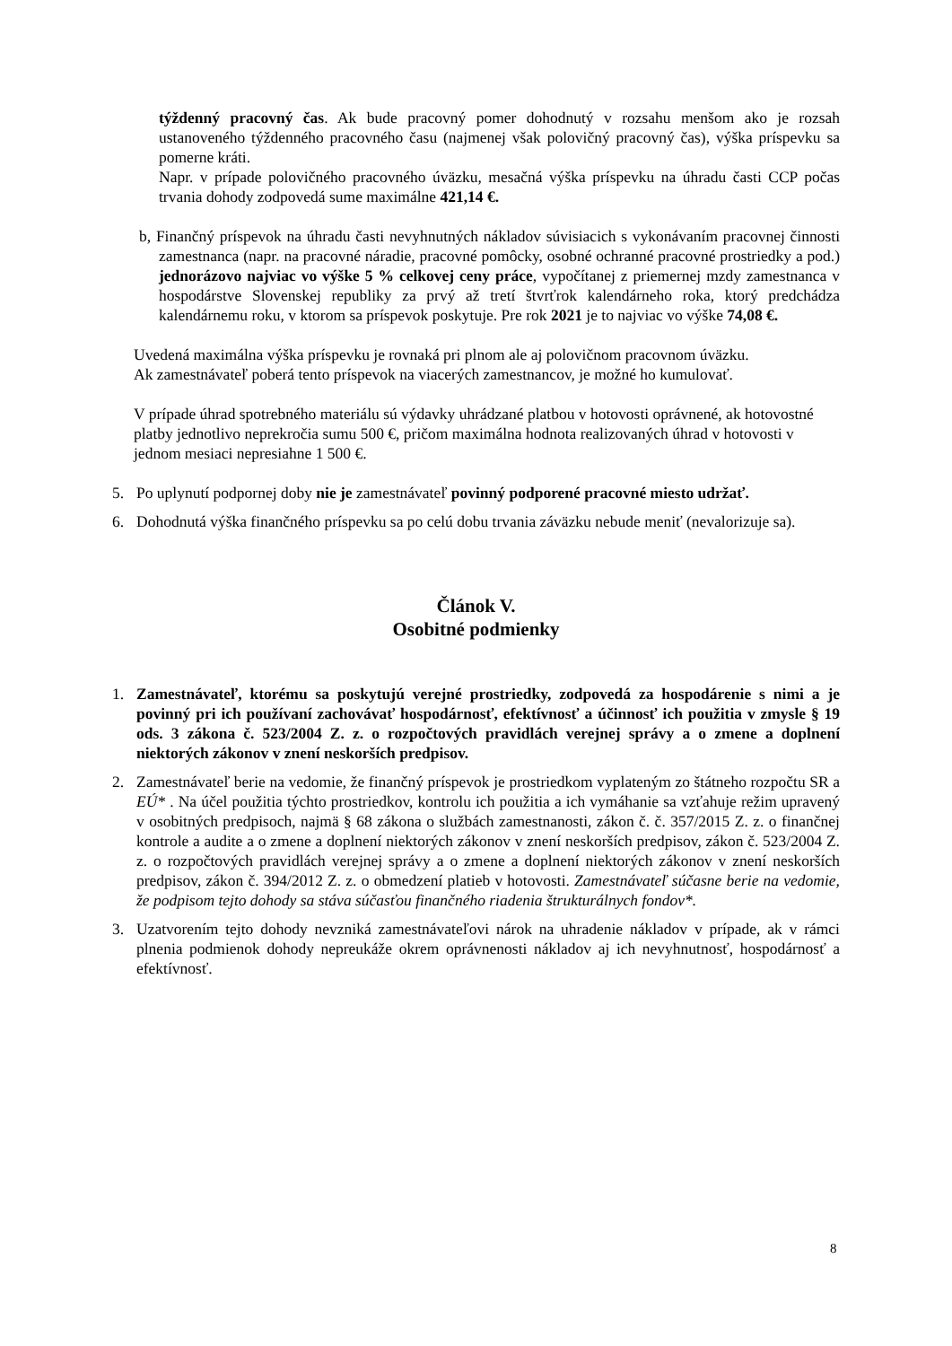týždenný pracovný čas. Ak bude pracovný pomer dohodnutý v rozsahu menšom ako je rozsah ustanoveného týždenného pracovného času (najmenej však polovičný pracovný čas), výška príspevku sa pomerne kráti.
Napr. v prípade polovičného pracovného úväzku, mesačná výška príspevku na úhradu časti CCP počas trvania dohody zodpovedá sume maximálne 421,14 €.
b, Finančný príspevok na úhradu časti nevyhnutných nákladov súvisiacich s vykonávaním pracovnej činnosti zamestnanca (napr. na pracovné náradie, pracovné pomôcky, osobné ochranné pracovné prostriedky a pod.) jednorázovo najviac vo výške 5 % celkovej ceny práce, vypočítanej z priemernej mzdy zamestnanca v hospodárstve Slovenskej republiky za prvý až tretí štvrťrok kalendárneho roka, ktorý predchádza kalendárnemu roku, v ktorom sa príspevok poskytuje. Pre rok 2021 je to najviac vo výške 74,08 €.
Uvedená maximálna výška príspevku je rovnaká pri plnom ale aj polovičnom pracovnom úväzku.
Ak zamestnávateľ poberá tento príspevok na viacerých zamestnancov, je možné ho kumulovať.
V prípade úhrad spotrebného materiálu sú výdavky uhrádzané platbou v hotovosti oprávnené, ak hotovostné platby jednotlivo neprekročia sumu 500 €, pričom maximálna hodnota realizovaných úhrad v hotovosti v jednom mesiaci nepresiahne 1 500 €.
5. Po uplynutí podpornej doby nie je zamestnávateľ povinný podporené pracovné miesto udržať.
6. Dohodnutá výška finančného príspevku sa po celú dobu trvania záväzku nebude meniť (nevalorizuje sa).
Článok V.
Osobitné podmienky
1. Zamestnávateľ, ktorému sa poskytujú verejné prostriedky, zodpovedá za hospodárenie s nimi a je povinný pri ich používaní zachovávať hospodárnosť, efektívnosť a účinnosť ich použitia v zmysle § 19 ods. 3 zákona č. 523/2004 Z. z. o rozpočtových pravidlách verejnej správy a o zmene a doplnení niektorých zákonov v znení neskorších predpisov.
2. Zamestnávateľ berie na vedomie, že finančný príspevok je prostriedkom vyplateným zo štátneho rozpočtu SR a EÚ* . Na účel použitia týchto prostriedkov, kontrolu ich použitia a ich vymáhanie sa vzťahuje režim upravený v osobitných predpisoch, najmä § 68 zákona o službách zamestnanosti, zákon č. č. 357/2015 Z. z. o finančnej kontrole a audite a o zmene a doplnení niektorých zákonov v znení neskorších predpisov, zákon č. 523/2004 Z. z. o rozpočtových pravidlách verejnej správy a o zmene a doplnení niektorých zákonov v znení neskorších predpisov, zákon č. 394/2012 Z. z. o obmedzení platieb v hotovosti. Zamestnávateľ súčasne berie na vedomie, že podpisom tejto dohody sa stáva súčasťou finančného riadenia štrukturálnych fondov*.
3. Uzatvorením tejto dohody nevzniká zamestnávateľovi nárok na uhradenie nákladov v prípade, ak v rámci plnenia podmienok dohody nepreukáže okrem oprávnenosti nákladov aj ich nevyhnutnosť, hospodárnosť a efektívnosť.
8